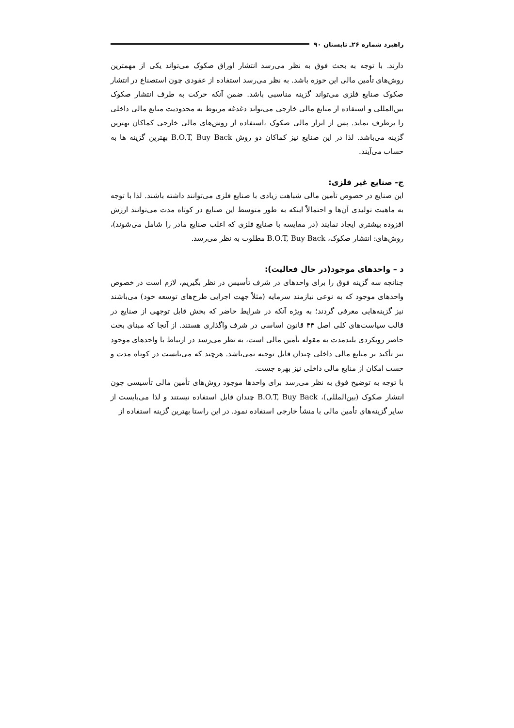راهبرد شماره ۲۶ـ تابستان ۹۰
دارند. با توجه به بحث فوق به نظر می‌رسد انتشار اوراق صکوک می‌تواند یکی از مهمترین روش‌های تأمین مالی این حوزه باشد. به نظر می‌رسد استفاده از عقودی چون استصناع در انتشار صکوک صنایع فلزی می‌تواند گزینه مناسبی باشد. ضمن آنکه حرکت به طرف انتشار صکوک بین‌المللی و استفاده از منابع مالی خارجی می‌تواند دغدغه مربوط به محدودیت منابع مالی داخلی را برطرف نماید. پس از ابزار مالی صکوک ،استفاده از روش‌های مالی خارجی کماکان بهترین گزینه می‌باشد. لذا در این صنایع نیز کماکان دو روش B.O.T, Buy Back بهترین گزینه ها به حساب می‌آیند.
ج- صنایع غیر فلزی:
این صنایع در خصوص تأمین مالی شباهت زیادی با صنایع فلزی می‌توانند داشته باشند. لذا با توجه به ماهیت تولیدی آن‌ها و احتمالاً اینکه به طور متوسط این صنایع در کوتاه مدت می‌توانند ارزش افزوده بیشتری ایجاد نمایند (در مقایسه با صنایع فلزی که اغلب صنایع مادر را شامل می‌شوند)، روش‌های: انتشار صکوک، B.O.T, Buy Back مطلوب به نظر می‌رسد.
د – واحدهای موجود(در حال فعالیت):
چنانچه سه گزینه فوق را برای واحدهای در شرف تأسیس در نظر بگیریم، لازم است در خصوص واحدهای موجود که به نوعی نیازمند سرمایه (مثلاً جهت اجرایی طرح‌های توسعه خود) می‌باشند نیز گزینه‌هایی معرفی گردند؛ به ویژه آنکه در شرایط حاضر که بخش قابل توجهی از صنایع در قالب سیاست‌های کلی اصل ۴۴ قانون اساسی در شرف واگذاری هستند. از آنجا که مبنای بحث حاضر رویکردی بلندمدت به مقوله تأمین مالی است، به نظر می‌رسد در ارتباط با واحدهای موجود نیز تأکید بر منابع مالی داخلی چندان قابل توجیه نمی‌باشد. هرچند که می‌بایست در کوتاه مدت و حسب امکان از منابع مالی داخلی نیز بهره جست.
با توجه به توضیح فوق به نظر می‌رسد برای واحدها موجود روش‌های تأمین مالی تأسیسی چون انتشار صکوک (بین‌المللی)، B.O.T, Buy Back چندان قابل استفاده نیستند و لذا می‌بایست از سایر گزینه‌های تأمین مالی با منشأ خارجی استفاده نمود. در این راستا بهترین گزینه استفاده از